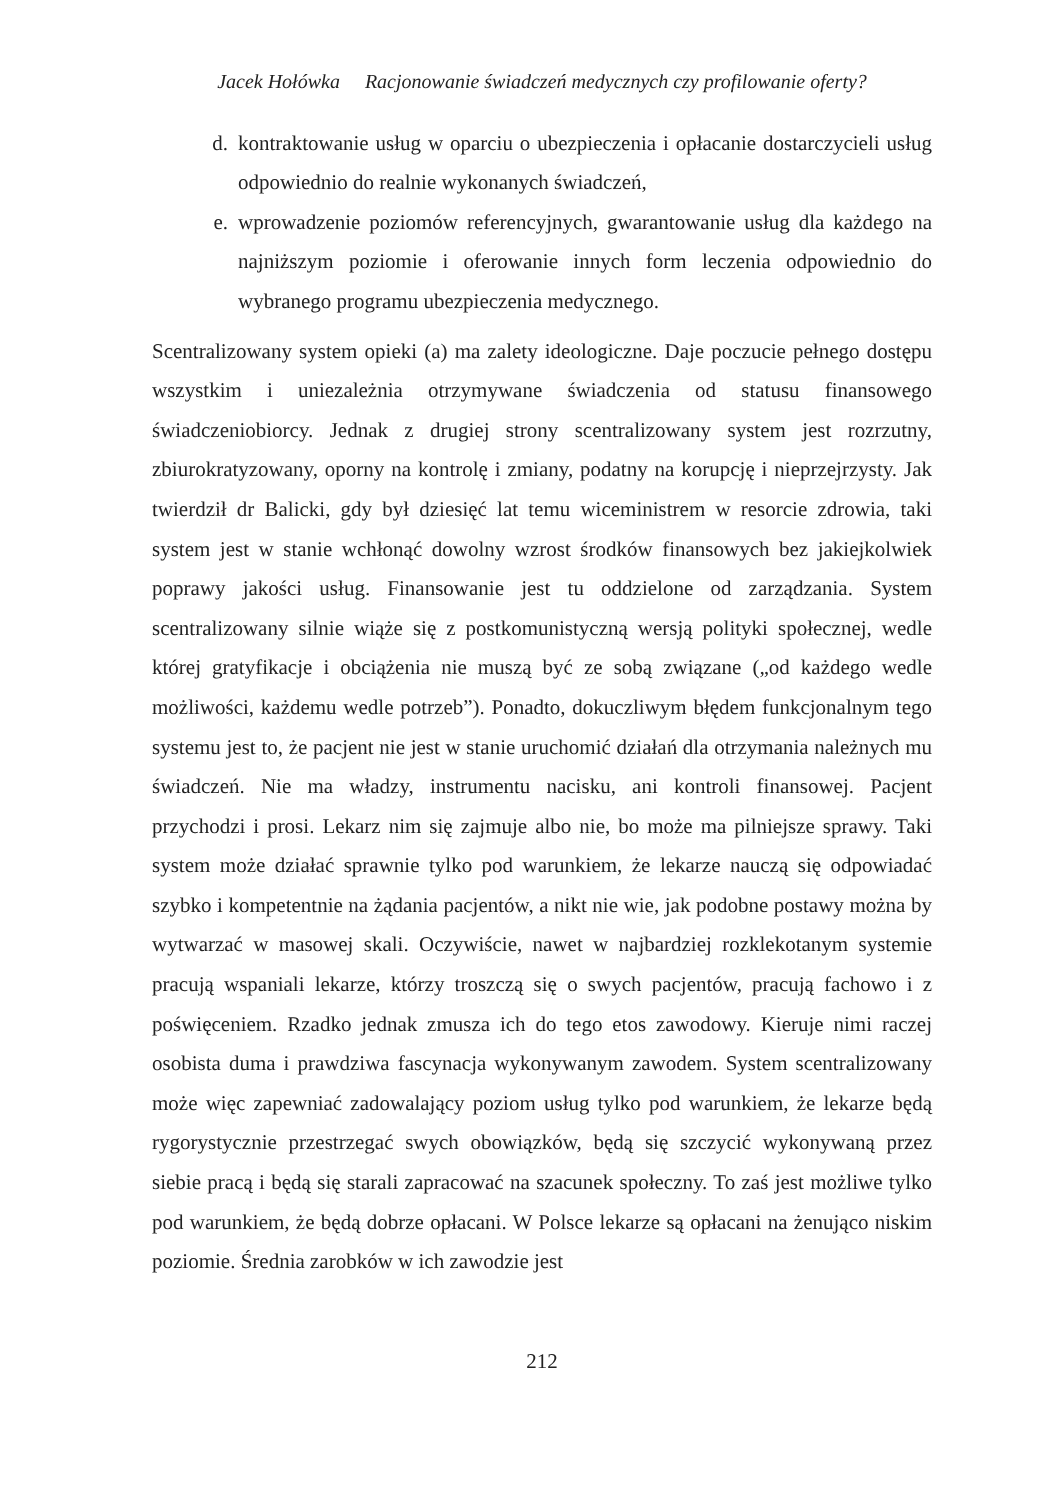Jacek Hołówka Racjonowanie świadczeń medycznych czy profilowanie oferty?
d. kontraktowanie usług w oparciu o ubezpieczenia i opłacanie dostarczycieli usług odpowiednio do realnie wykonanych świadczeń,
e. wprowadzenie poziomów referencyjnych, gwarantowanie usług dla każdego na najniższym poziomie i oferowanie innych form leczenia odpowiednio do wybranego programu ubezpieczenia medycznego.
Scentralizowany system opieki (a) ma zalety ideologiczne. Daje poczucie pełnego dostępu wszystkim i uniezależnia otrzymywane świadczenia od statusu finansowego świadczeniobiorcy. Jednak z drugiej strony scentralizowany system jest rozrzutny, zbiurokratyzowany, oporny na kontrolę i zmiany, podatny na korupcję i nieprzejrzysty. Jak twierdził dr Balicki, gdy był dziesięć lat temu wiceministrem w resorcie zdrowia, taki system jest w stanie wchłonąć dowolny wzrost środków finansowych bez jakiejkolwiek poprawy jakości usług. Finansowanie jest tu oddzielone od zarządzania. System scentralizowany silnie wiąże się z postkomunistyczną wersją polityki społecznej, wedle której gratyfikacje i obciążenia nie muszą być ze sobą związane („od każdego wedle możliwości, każdemu wedle potrzeb”). Ponadto, dokuczliwym błędem funkcjonalnym tego systemu jest to, że pacjent nie jest w stanie uruchomić działań dla otrzymania należnych mu świadczeń. Nie ma władzy, instrumentu nacisku, ani kontroli finansowej. Pacjent przychodzi i prosi. Lekarz nim się zajmuje albo nie, bo może ma pilniejsze sprawy. Taki system może działać sprawnie tylko pod warunkiem, że lekarze nauczą się odpowiadać szybko i kompetentnie na żądania pacjentów, a nikt nie wie, jak podobne postawy można by wytwarzać w masowej skali. Oczywiście, nawet w najbardziej rozklekotanym systemie pracują wspaniali lekarze, którzy troszczą się o swych pacjentów, pracują fachowo i z poświęceniem. Rzadko jednak zmusza ich do tego etos zawodowy. Kieruje nimi raczej osobista duma i prawdziwa fascynacja wykonywanym zawodem. System scentralizowany może więc zapewniać zadowalający poziom usług tylko pod warunkiem, że lekarze będą rygorystycznie przestrzegać swych obowiązków, będą się szczycić wykonywaną przez siebie pracą i będą się starali zapracować na szacunek społeczny. To zaś jest możliwe tylko pod warunkiem, że będą dobrze opłacani. W Polsce lekarze są opłacani na żenująco niskim poziomie. Średnia zarobków w ich zawodzie jest
212